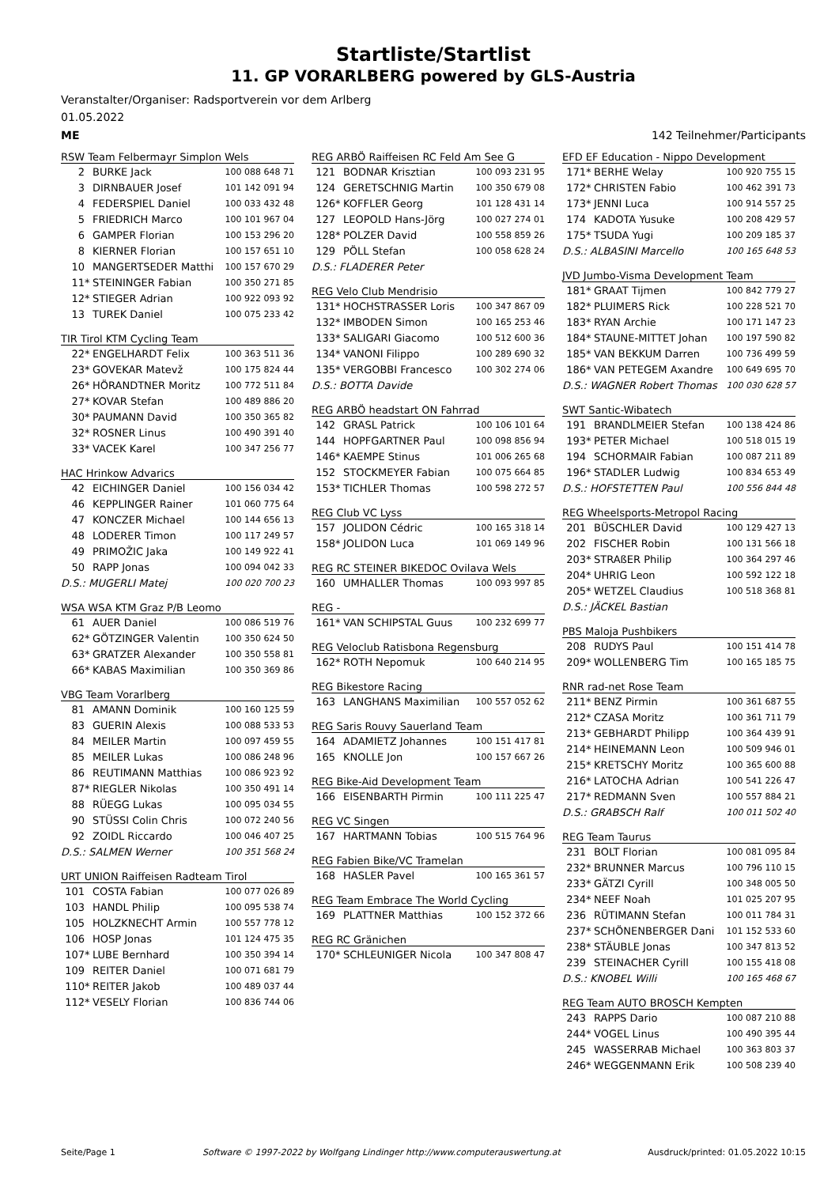Startliste/Startlist
11. GP VORARLBERG powered by GLS-Austria
Veranstalter/Organiser: Radsportverein vor dem Arlberg
01.05.2022
ME 142 Teilnehmer/Participants
| RSW Team Felbermayr Simplon Wels | | | |
| --- | --- | --- | --- |
| 2 | | BURKE Jack | 100 088 648 71 |
| 3 | | DIRNBAUER Josef | 101 142 091 94 |
| 4 | | FEDERSPIEL Daniel | 100 033 432 48 |
| 5 | | FRIEDRICH Marco | 100 101 967 04 |
| 6 | | GAMPER Florian | 100 153 296 20 |
| 8 | | KIERNER Florian | 100 157 651 10 |
| 10 | | MANGERTSEDER Matthi | 100 157 670 29 |
| 11 | * | STEININGER Fabian | 100 350 271 85 |
| 12 | * | STIEGER Adrian | 100 922 093 92 |
| 13 | | TUREK Daniel | 100 075 233 42 |
| TIR Tirol KTM Cycling Team | | | |
| --- | --- | --- | --- |
| 22 | * | ENGELHARDT Felix | 100 363 511 36 |
| 23 | * | GOVEKAR Matevž | 100 175 824 44 |
| 26 | * | HÖRANDTNER Moritz | 100 772 511 84 |
| 27 | * | KOVAR Stefan | 100 489 886 20 |
| 30 | * | PAUMANN David | 100 350 365 82 |
| 32 | * | ROSNER Linus | 100 490 391 40 |
| 33 | * | VACEK Karel | 100 347 256 77 |
| HAC Hrinkow Advarics | | | |
| --- | --- | --- | --- |
| 42 | | EICHINGER Daniel | 100 156 034 42 |
| 46 | | KEPPLINGER Rainer | 101 060 775 64 |
| 47 | | KONCZER Michael | 100 144 656 13 |
| 48 | | LODERER Timon | 100 117 249 57 |
| 49 | | PRIMOŽIC Jaka | 100 149 922 41 |
| 50 | | RAPP Jonas | 100 094 042 33 |
| D.S.: MUGERLI Matej | | | 100 020 700 23 |
| WSA WSA KTM Graz P/B Leomo | | | |
| --- | --- | --- | --- |
| 61 | | AUER Daniel | 100 086 519 76 |
| 62 | * | GÖTZINGER Valentin | 100 350 624 50 |
| 63 | * | GRATZER Alexander | 100 350 558 81 |
| 66 | * | KABAS Maximilian | 100 350 369 86 |
| VBG Team Vorarlberg | | | |
| --- | --- | --- | --- |
| 81 | | AMANN Dominik | 100 160 125 59 |
| 83 | | GUERIN Alexis | 100 088 533 53 |
| 84 | | MEILER Martin | 100 097 459 55 |
| 85 | | MEILER Lukas | 100 086 248 96 |
| 86 | | REUTIMANN Matthias | 100 086 923 92 |
| 87 | * | RIEGLER Nikolas | 100 350 491 14 |
| 88 | | RÜEGG Lukas | 100 095 034 55 |
| 90 | | STÜSSI Colin Chris | 100 072 240 56 |
| 92 | | ZOIDL Riccardo | 100 046 407 25 |
| D.S.: SALMEN Werner | | | 100 351 568 24 |
| URT UNION Raiffeisen Radteam Tirol | | | |
| --- | --- | --- | --- |
| 101 | | COSTA Fabian | 100 077 026 89 |
| 103 | | HANDL Philip | 100 095 538 74 |
| 105 | | HOLZKNECHT Armin | 100 557 778 12 |
| 106 | | HOSP Jonas | 101 124 475 35 |
| 107 | * | LUBE Bernhard | 100 350 394 14 |
| 109 | | REITER Daniel | 100 071 681 79 |
| 110 | * | REITER Jakob | 100 489 037 44 |
| 112 | * | VESELY Florian | 100 836 744 06 |
| REG ARBÖ Raiffeisen RC Feld Am See G | | | |
| --- | --- | --- | --- |
| 121 | | BODNAR Krisztian | 100 093 231 95 |
| 124 | | GERETSCHNIG Martin | 100 350 679 08 |
| 126 | * | KOFFLER Georg | 101 128 431 14 |
| 127 | | LEOPOLD Hans-Jörg | 100 027 274 01 |
| 128 | * | POLZER David | 100 558 859 26 |
| 129 | | PÖLL Stefan | 100 058 628 24 |
| D.S.: FLADERER Peter | | | |
| REG Velo Club Mendrisio | | | |
| --- | --- | --- | --- |
| 131 | * | HOCHSTRASSER Loris | 100 347 867 09 |
| 132 | * | IMBODEN Simon | 100 165 253 46 |
| 133 | * | SALIGARI Giacomo | 100 512 600 36 |
| 134 | * | VANONI Filippo | 100 289 690 32 |
| 135 | * | VERGOBBI Francesco | 100 302 274 06 |
| D.S.: BOTTA Davide | | | |
| REG ARBÖ headstart ON Fahrrad | | | |
| --- | --- | --- | --- |
| 142 | | GRASL Patrick | 100 106 101 64 |
| 144 | | HOPFGARTNER Paul | 100 098 856 94 |
| 146 | * | KAEMPE Stinus | 101 006 265 68 |
| 152 | | STOCKMEYER Fabian | 100 075 664 85 |
| 153 | * | TICHLER Thomas | 100 598 272 57 |
| REG Club VC Lyss | | | |
| --- | --- | --- | --- |
| 157 | | JOLIDON Cédric | 100 165 318 14 |
| 158 | * | JOLIDON Luca | 101 069 149 96 |
| REG RC STEINER BIKEDOC Ovilava Wels | | | |
| --- | --- | --- | --- |
| 160 | | UMHALLER Thomas | 100 093 997 85 |
| REG - | | | |
| --- | --- | --- | --- |
| 161 | * | VAN SCHIPSTAL Guus | 100 232 699 77 |
| REG Veloclub Ratisbona Regensburg | | | |
| --- | --- | --- | --- |
| 162 | * | ROTH Nepomuk | 100 640 214 95 |
| REG Bikestore Racing | | | |
| --- | --- | --- | --- |
| 163 | | LANGHANS Maximilian | 100 557 052 62 |
| REG Saris Rouvy Sauerland Team | | | |
| --- | --- | --- | --- |
| 164 | | ADAMIETZ Johannes | 100 151 417 81 |
| 165 | | KNOLLE Jon | 100 157 667 26 |
| REG Bike-Aid Development Team | | | |
| --- | --- | --- | --- |
| 166 | | EISENBARTH Pirmin | 100 111 225 47 |
| REG VC Singen | | | |
| --- | --- | --- | --- |
| 167 | | HARTMANN Tobias | 100 515 764 96 |
| REG Fabien Bike/VC Tramelan | | | |
| --- | --- | --- | --- |
| 168 | | HASLER Pavel | 100 165 361 57 |
| REG Team Embrace The World Cycling | | | |
| --- | --- | --- | --- |
| 169 | | PLATTNER Matthias | 100 152 372 66 |
| REG RC Gränichen | | | |
| --- | --- | --- | --- |
| 170 | * | SCHLEUNIGER Nicola | 100 347 808 47 |
| EFD EF Education - Nippo Development | | | |
| --- | --- | --- | --- |
| 171 | * | BERHE Welay | 100 920 755 15 |
| 172 | * | CHRISTEN Fabio | 100 462 391 73 |
| 173 | * | JENNI Luca | 100 914 557 25 |
| 174 | | KADOTA Yusuke | 100 208 429 57 |
| 175 | * | TSUDA Yugi | 100 209 185 37 |
| D.S.: ALBASINI Marcello | | | 100 165 648 53 |
| JVD Jumbo-Visma Development Team | | | |
| --- | --- | --- | --- |
| 181 | * | GRAAT Tijmen | 100 842 779 27 |
| 182 | * | PLUIMERS Rick | 100 228 521 70 |
| 183 | * | RYAN Archie | 100 171 147 23 |
| 184 | * | STAUNE-MITTET Johan | 100 197 590 82 |
| 185 | * | VAN BEKKUM Darren | 100 736 499 59 |
| 186 | * | VAN PETEGEM Axandre | 100 649 695 70 |
| D.S.: WAGNER Robert Thomas | | | 100 030 628 57 |
| SWT Santic-Wibatech | | | |
| --- | --- | --- | --- |
| 191 | | BRANDLMEIER Stefan | 100 138 424 86 |
| 193 | * | PETER Michael | 100 518 015 19 |
| 194 | | SCHORMAIR Fabian | 100 087 211 89 |
| 196 | * | STADLER Ludwig | 100 834 653 49 |
| D.S.: HOFSTETTEN Paul | | | 100 556 844 48 |
| REG Wheelsports-Metropol Racing | | | |
| --- | --- | --- | --- |
| 201 | | BÜSCHLER David | 100 129 427 13 |
| 202 | | FISCHER Robin | 100 131 566 18 |
| 203 | * | STRAßER Philip | 100 364 297 46 |
| 204 | * | UHRIG Leon | 100 592 122 18 |
| 205 | * | WETZEL Claudius | 100 518 368 81 |
| D.S.: JÄCKEL Bastian | | | |
| PBS Maloja Pushbikers | | | |
| --- | --- | --- | --- |
| 208 | | RUDYS Paul | 100 151 414 78 |
| 209 | * | WOLLENBERG Tim | 100 165 185 75 |
| RNR rad-net Rose Team | | | |
| --- | --- | --- | --- |
| 211 | * | BENZ Pirmin | 100 361 687 55 |
| 212 | * | CZASA Moritz | 100 361 711 79 |
| 213 | * | GEBHARDT Philipp | 100 364 439 91 |
| 214 | * | HEINEMANN Leon | 100 509 946 01 |
| 215 | * | KRETSCHY Moritz | 100 365 600 88 |
| 216 | * | LATOCHA Adrian | 100 541 226 47 |
| 217 | * | REDMANN Sven | 100 557 884 21 |
| D.S.: GRABSCH Ralf | | | 100 011 502 40 |
| REG Team Taurus | | | |
| --- | --- | --- | --- |
| 231 | | BOLT Florian | 100 081 095 84 |
| 232 | * | BRUNNER Marcus | 100 796 110 15 |
| 233 | * | GÄTZI Cyrill | 100 348 005 50 |
| 234 | * | NEEF Noah | 101 025 207 95 |
| 236 | | RÜTIMANN Stefan | 100 011 784 31 |
| 237 | * | SCHÖNENBERGER Dani | 101 152 533 60 |
| 238 | * | STÄUBLE Jonas | 100 347 813 52 |
| 239 | | STEINACHER Cyrill | 100 155 418 08 |
| D.S.: KNOBEL Willi | | | 100 165 468 67 |
| REG Team AUTO BROSCH Kempten | | | |
| --- | --- | --- | --- |
| 243 | | RAPPS Dario | 100 087 210 88 |
| 244 | * | VOGEL Linus | 100 490 395 44 |
| 245 | | WASSERRAB Michael | 100 363 803 37 |
| 246 | * | WEGGENMANN Erik | 100 508 239 40 |
Seite/Page 1 Software © 1997-2022 by Wolfgang Lindinger http://www.computerauswertung.at Ausdruck/printed: 01.05.2022 10:15